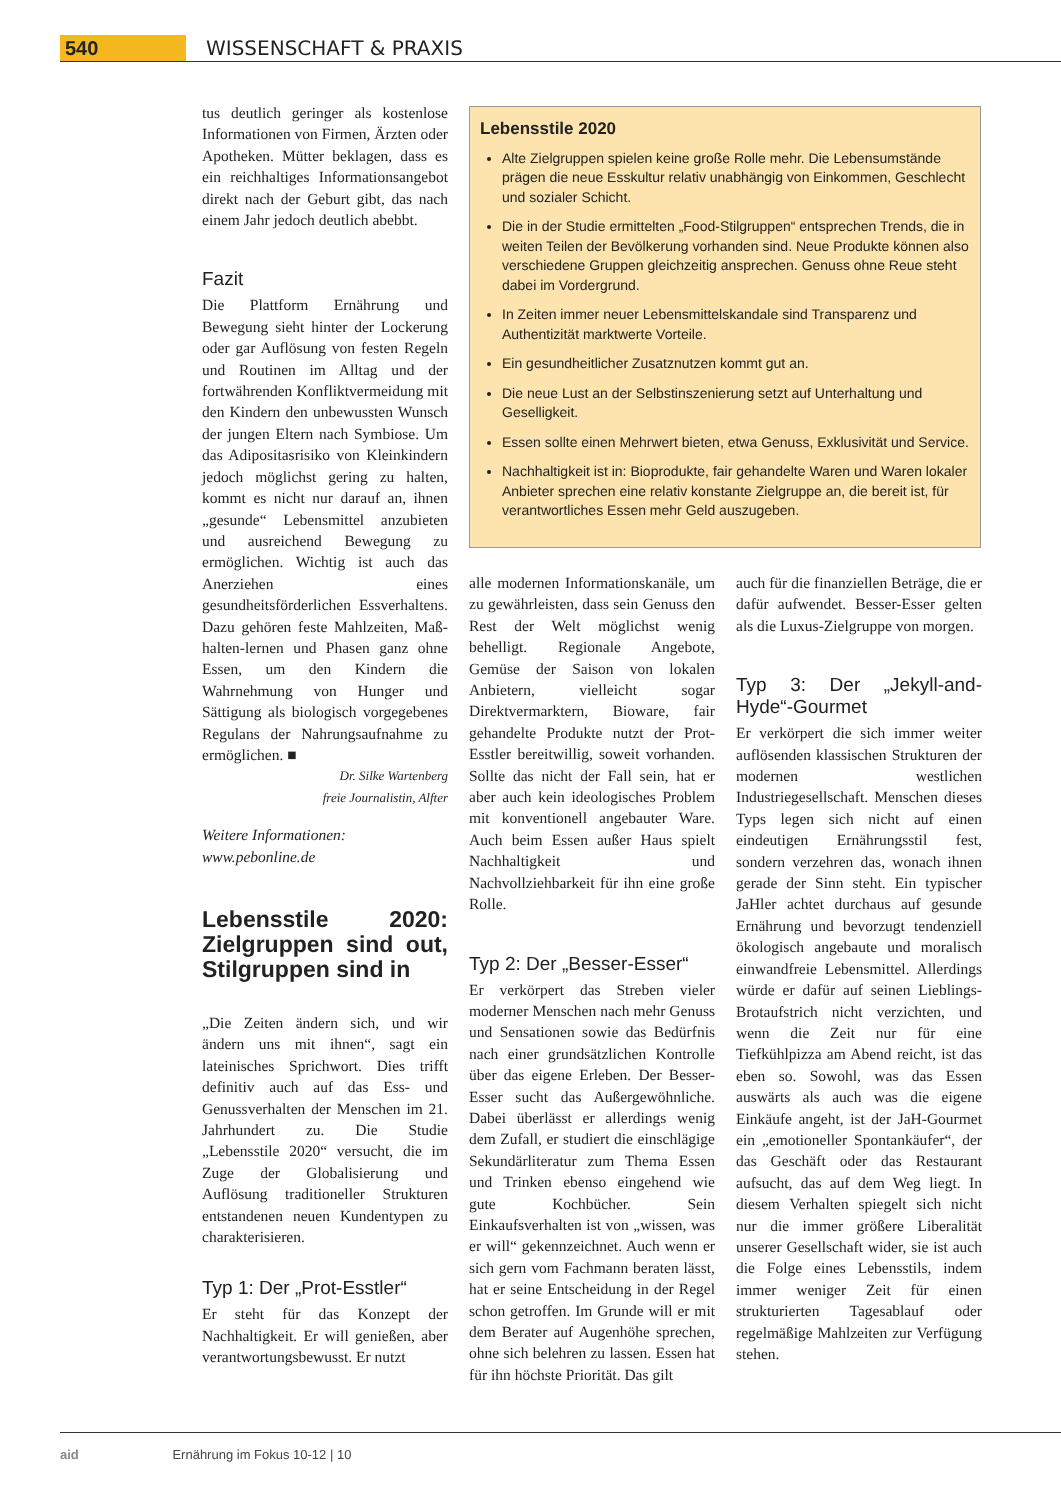540 WISSENSCHAFT & PRAXIS
tus deutlich geringer als kostenlose Informationen von Firmen, Ärzten oder Apotheken. Mütter beklagen, dass es ein reichhaltiges Informationsangebot direkt nach der Geburt gibt, das nach einem Jahr jedoch deutlich abebbt.
Fazit
Die Plattform Ernährung und Bewegung sieht hinter der Lockerung oder gar Auflösung von festen Regeln und Routinen im Alltag und der fortwährenden Konfliktvermeidung mit den Kindern den unbewussten Wunsch der jungen Eltern nach Symbiose. Um das Adipositasrisiko von Kleinkindern jedoch möglichst gering zu halten, kommt es nicht nur darauf an, ihnen „gesunde“ Lebensmittel anzubieten und ausreichend Bewegung zu ermöglichen. Wichtig ist auch das Anerziehen eines gesundheitsförderlichen Essverhaltens. Dazu gehören feste Mahlzeiten, Maß-halten-lernen und Phasen ganz ohne Essen, um den Kindern die Wahrnehmung von Hunger und Sättigung als biologisch vorgegebenes Regulans der Nahrungsaufnahme zu ermöglichen. ■
Dr. Silke Wartenberg
freie Journalistin, Alfter
Weitere Informationen:
www.pebonline.de
Lebensstile 2020: Zielgruppen sind out, Stilgruppen sind in
„Die Zeiten ändern sich, und wir ändern uns mit ihnen“, sagt ein lateinisches Sprichwort. Dies trifft definitiv auch auf das Ess- und Genussverhalten der Menschen im 21. Jahrhundert zu. Die Studie „Lebensstile 2020“ versucht, die im Zuge der Globalisierung und Auflösung traditioneller Strukturen entstandenen neuen Kundentypen zu charakterisieren.
Typ 1: Der „Prot-Esstler“
Er steht für das Konzept der Nachhaltigkeit. Er will genießen, aber verantwortungsbewusst. Er nutzt
Lebensstile 2020
Alte Zielgruppen spielen keine große Rolle mehr. Die Lebensumstände prägen die neue Esskultur relativ unabhängig von Einkommen, Geschlecht und sozialer Schicht.
Die in der Studie ermittelten „Food-Stilgruppen“ entsprechen Trends, die in weiten Teilen der Bevölkerung vorhanden sind. Neue Produkte können also verschiedene Gruppen gleichzeitig ansprechen. Genuss ohne Reue steht dabei im Vordergrund.
In Zeiten immer neuer Lebensmittelskandale sind Transparenz und Authentizität marktwerte Vorteile.
Ein gesundheitlicher Zusatznutzen kommt gut an.
Die neue Lust an der Selbstinszenierung setzt auf Unterhaltung und Geselligkeit.
Essen sollte einen Mehrwert bieten, etwa Genuss, Exklusivität und Service.
Nachhaltigkeit ist in: Bioprodukte, fair gehandelte Waren und Waren lokaler Anbieter sprechen eine relativ konstante Zielgruppe an, die bereit ist, für verantwortliches Essen mehr Geld auszugeben.
alle modernen Informationskanäle, um zu gewährleisten, dass sein Genuss den Rest der Welt möglichst wenig behelligt. Regionale Angebote, Gemüse der Saison von lokalen Anbietern, vielleicht sogar Direktvermarktern, Bioware, fair gehandelte Produkte nutzt der Prot-Esstler bereitwillig, soweit vorhanden. Sollte das nicht der Fall sein, hat er aber auch kein ideologisches Problem mit konventionell angebauter Ware. Auch beim Essen außer Haus spielt Nachhaltigkeit und Nachvollziehbarkeit für ihn eine große Rolle.
Typ 2: Der „Besser-Esser“
Er verkörpert das Streben vieler moderner Menschen nach mehr Genuss und Sensationen sowie das Bedürfnis nach einer grundsätzlichen Kontrolle über das eigene Erleben. Der Besser-Esser sucht das Außergewöhnliche. Dabei überlässt er allerdings wenig dem Zufall, er studiert die einschlägige Sekundärliteratur zum Thema Essen und Trinken ebenso eingehend wie gute Kochbücher. Sein Einkaufsverhalten ist von „wissen, was er will“ gekennzeichnet. Auch wenn er sich gern vom Fachmann beraten lässt, hat er seine Entscheidung in der Regel schon getroffen. Im Grunde will er mit dem Berater auf Augenhöhe sprechen, ohne sich belehren zu lassen. Essen hat für ihn höchste Priorität. Das gilt
auch für die finanziellen Beträge, die er dafür aufwendet. Besser-Esser gelten als die Luxus-Zielgruppe von morgen.
Typ 3: Der „Jekyll-and-Hyde“-Gourmet
Er verkörpert die sich immer weiter auflösenden klassischen Strukturen der modernen westlichen Industriegesellschaft. Menschen dieses Typs legen sich nicht auf einen eindeutigen Ernährungsstil fest, sondern verzehren das, wonach ihnen gerade der Sinn steht. Ein typischer JaHler achtet durchaus auf gesunde Ernährung und bevorzugt tendenziell ökologisch angebaute und moralisch einwandfreie Lebensmittel. Allerdings würde er dafür auf seinen Lieblings-Brotaufstrich nicht verzichten, und wenn die Zeit nur für eine Tiefkühlpizza am Abend reicht, ist das eben so. Sowohl, was das Essen auswärts als auch was die eigene Einkäufe angeht, ist der JaH-Gourmet ein „emotioneller Spontankäufer“, der das Geschäft oder das Restaurant aufsucht, das auf dem Weg liegt. In diesem Verhalten spiegelt sich nicht nur die immer größere Liberalität unserer Gesellschaft wider, sie ist auch die Folge eines Lebensstils, indem immer weniger Zeit für einen strukturierten Tagesablauf oder regelmäßige Mahlzeiten zur Verfügung stehen.
aid Ernährung im Fokus 10-12 | 10